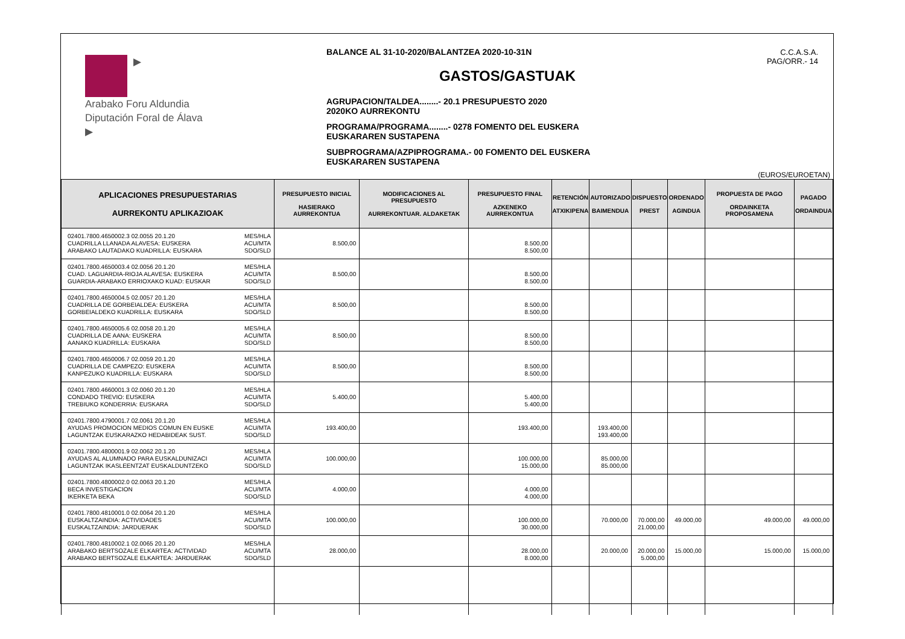▶
Arabako Foru Aldundia
Diputación Foral de Álava
▶
BALANCE AL 31-10-2020/BALANTZEA 2020-10-31N
GASTOS/GASTUAK
AGRUPACION/TALDEA........- 20.1 PRESUPUESTO 2020
2020KO AURREKONTU
PROGRAMA/PROGRAMA........- 0278 FOMENTO DEL EUSKERA
EUSKARAREN SUSTAPENA
SUBPROGRAMA/AZPIPROGRAMA.- 00 FOMENTO DEL EUSKERA
EUSKARAREN SUSTAPENA
C.C.A.S.A.
PAG/ORR.- 14
(EUROS/EUROETAN)
| APLICACIONES PRESUPUESTARIAS AURREKONTU APLIKAZIOAK | PRESUPUESTO INICIAL HASIERAKO AURREKONTUA | MODIFICACIONES AL PRESUPUESTO AURREKONTUAR. ALDAKETAK | PRESUPUESTO FINAL AZKENEKO AURREKONTUA | RETENCIÓN ATXIKIPENA | AUTORIZADO BAIMENDUA | DISPUESTO PREST | ORDENADO AGINDUA | PROPUESTA DE PAGO ORDAINKETA PROPOSAMENA | PAGADO ORDAINDUA |
| --- | --- | --- | --- | --- | --- | --- | --- | --- | --- |
| MES/HLA ACU/MTA SDO/SLD 02401.7800.4650002.3 02.0055 20.1.20 CUADRILLA LLANADA ALAVESA: EUSKERA ARABAKO LAUTADAKO KUADRILLA: EUSKARA | 8.500,00 | | 8.500,00 8.500,00 | | | | | | |
| MES/HLA ACU/MTA SDO/SLD 02401.7800.4650003.4 02.0056 20.1.20 CUAD. LAGUARDIA-RIOJA ALAVESA: EUSKERA GUARDIA-ARABAKO ERRIOXAKO KUAD: EUSKAR | 8.500,00 | | 8.500,00 8.500,00 | | | | | | |
| MES/HLA ACU/MTA SDO/SLD 02401.7800.4650004.5 02.0057 20.1.20 CUADRILLA DE GORBEIALDEA: EUSKERA GORBEIALDEKO KUADRILLA: EUSKARA | 8.500,00 | | 8.500,00 8.500,00 | | | | | | |
| MES/HLA ACU/MTA SDO/SLD 02401.7800.4650005.6 02.0058 20.1.20 CUADRILLA DE AANA: EUSKERA AANAKO KUADRILLA: EUSKARA | 8.500,00 | | 8.500,00 8.500,00 | | | | | | |
| MES/HLA ACU/MTA SDO/SLD 02401.7800.4650006.7 02.0059 20.1.20 CUADRILLA DE CAMPEZO: EUSKERA KANPEZUKO KUADRILLA: EUSKARA | 8.500,00 | | 8.500,00 8.500,00 | | | | | | |
| MES/HLA ACU/MTA SDO/SLD 02401.7800.4660001.3 02.0060 20.1.20 CONDADO TREVIO: EUSKERA TREBIUKO KONDERRIA: EUSKARA | 5.400,00 | | 5.400,00 5.400,00 | | | | | | |
| MES/HLA ACU/MTA SDO/SLD 02401.7800.4790001.7 02.0061 20.1.20 AYUDAS PROMOCION MEDIOS COMUN EN EUSKE LAGUNTZAK EUSKARAZKO HEDABIDEAK SUST. | 193.400,00 | | 193.400,00 | | 193.400,00 193.400,00 | | | | |
| MES/HLA ACU/MTA SDO/SLD 02401.7800.4800001.9 02.0062 20.1.20 AYUDAS AL ALUMNADO PARA EUSKALDUNIZACI LAGUNTZAK IKASLEENTZAT EUSKALDUNTZEKO | 100.000,00 | | 100.000,00 15.000,00 | | 85.000,00 85.000,00 | | | | |
| MES/HLA ACU/MTA SDO/SLD 02401.7800.4800002.0 02.0063 20.1.20 BECA INVESTIGACION IKERKETA BEKA | 4.000,00 | | 4.000,00 4.000,00 | | | | | | |
| MES/HLA ACU/MTA SDO/SLD 02401.7800.4810001.0 02.0064 20.1.20 EUSKALTZAINDIA: ACTIVIDADES EUSKALTZAINDIA: JARDUERAK | 100.000,00 | | 100.000,00 30.000,00 | | 70.000,00 | 70.000,00 21.000,00 | 49.000,00 | 49.000,00 | 49.000,00 |
| MES/HLA ACU/MTA SDO/SLD 02401.7800.4810002.1 02.0065 20.1.20 ARABAKO BERTSOZALE ELKARTEA: ACTIVIDAD ARABAKO BERTSOZALE ELKARTEA: JARDUERAK | 28.000,00 | | 28.000,00 8.000,00 | | 20.000,00 | 20.000,00 5.000,00 | 15.000,00 | 15.000,00 | 15.000,00 |